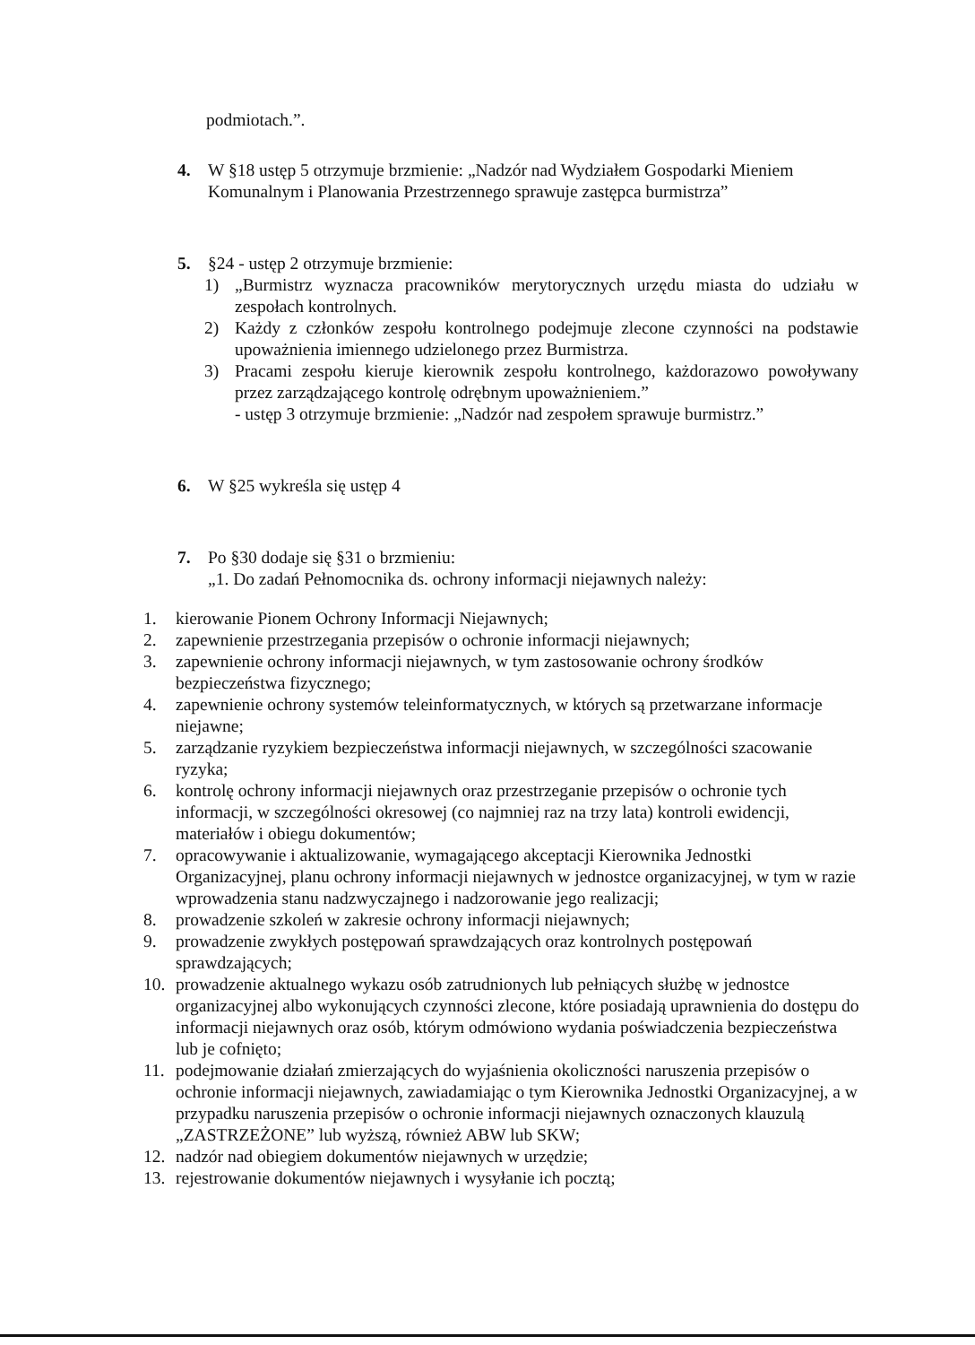podmiotach.”.
4. W §18 ustęp 5 otrzymuje brzmienie: „Nadzór nad Wydziałem Gospodarki Mieniem Komunalnym i Planowania Przestrzennego sprawuje zastępca burmistrza”
5. §24 - ustęp 2 otrzymuje brzmienie:
1) „Burmistrz wyznacza pracowników merytorycznych urzędu miasta do udziału w zespołach kontrolnych.
2) Każdy z członków zespołu kontrolnego podejmuje zlecone czynności na podstawie upoważnienia imiennego udzielonego przez Burmistrza.
3) Pracami zespołu kieruje kierownik zespołu kontrolnego, każdorazowo powoływany przez zarządzającego kontrolę odrębnym upoważnieniem.”
- ustęp 3 otrzymuje brzmienie: „Nadzór nad zespołem sprawuje burmistrz.”
6. W §25 wykreśla się ustęp 4
7. Po §30 dodaje się §31 o brzmieniu:
„1. Do zadań Pełnomocnika ds. ochrony informacji niejawnych należy:
1. kierowanie Pionem Ochrony Informacji Niejawnych;
2. zapewnienie przestrzegania przepisów o ochronie informacji niejawnych;
3. zapewnienie ochrony informacji niejawnych, w tym zastosowanie ochrony środków bezpieczeństwa fizycznego;
4. zapewnienie ochrony systemów teleinformatycznych, w których są przetwarzane informacje niejawne;
5. zarządzanie ryzykiem bezpieczeństwa informacji niejawnych, w szczególności szacowanie ryzyka;
6. kontrolę ochrony informacji niejawnych oraz przestrzeganie przepisów o ochronie tych informacji, w szczególności okresowej (co najmniej raz na trzy lata) kontroli ewidencji, materiałów i obiegu dokumentów;
7. opracowywanie i aktualizowanie, wymagającego akceptacji Kierownika Jednostki Organizacyjnej, planu ochrony informacji niejawnych w jednostce organizacyjnej, w tym w razie wprowadzenia stanu nadzwyczajnego i nadzorowanie jego realizacji;
8. prowadzenie szkoleń w zakresie ochrony informacji niejawnych;
9. prowadzenie zwykłych postępowań sprawdzających oraz kontrolnych postępowań sprawdzających;
10. prowadzenie aktualnego wykazu osób zatrudnionych lub pełniących służbę w jednostce organizacyjnej albo wykonujących czynności zlecone, które posiadają uprawnienia do dostępu do informacji niejawnych oraz osób, którym odmówiono wydania poświadczenia bezpieczeństwa lub je cofnięto;
11. podejmowanie działań zmierzających do wyjaśnienia okoliczności naruszenia przepisów o ochronie informacji niejawnych, zawiadamiając o tym Kierownika Jednostki Organizacyjnej, a w przypadku naruszenia przepisów o ochronie informacji niejawnych oznaczonych klauzulą „ZASTRZEŻONE” lub wyższą, również ABW lub SKW;
12. nadzór nad obiegiem dokumentów niejawnych w urzędzie;
13. rejestrowanie dokumentów niejawnych i wysyłanie ich pocztą;